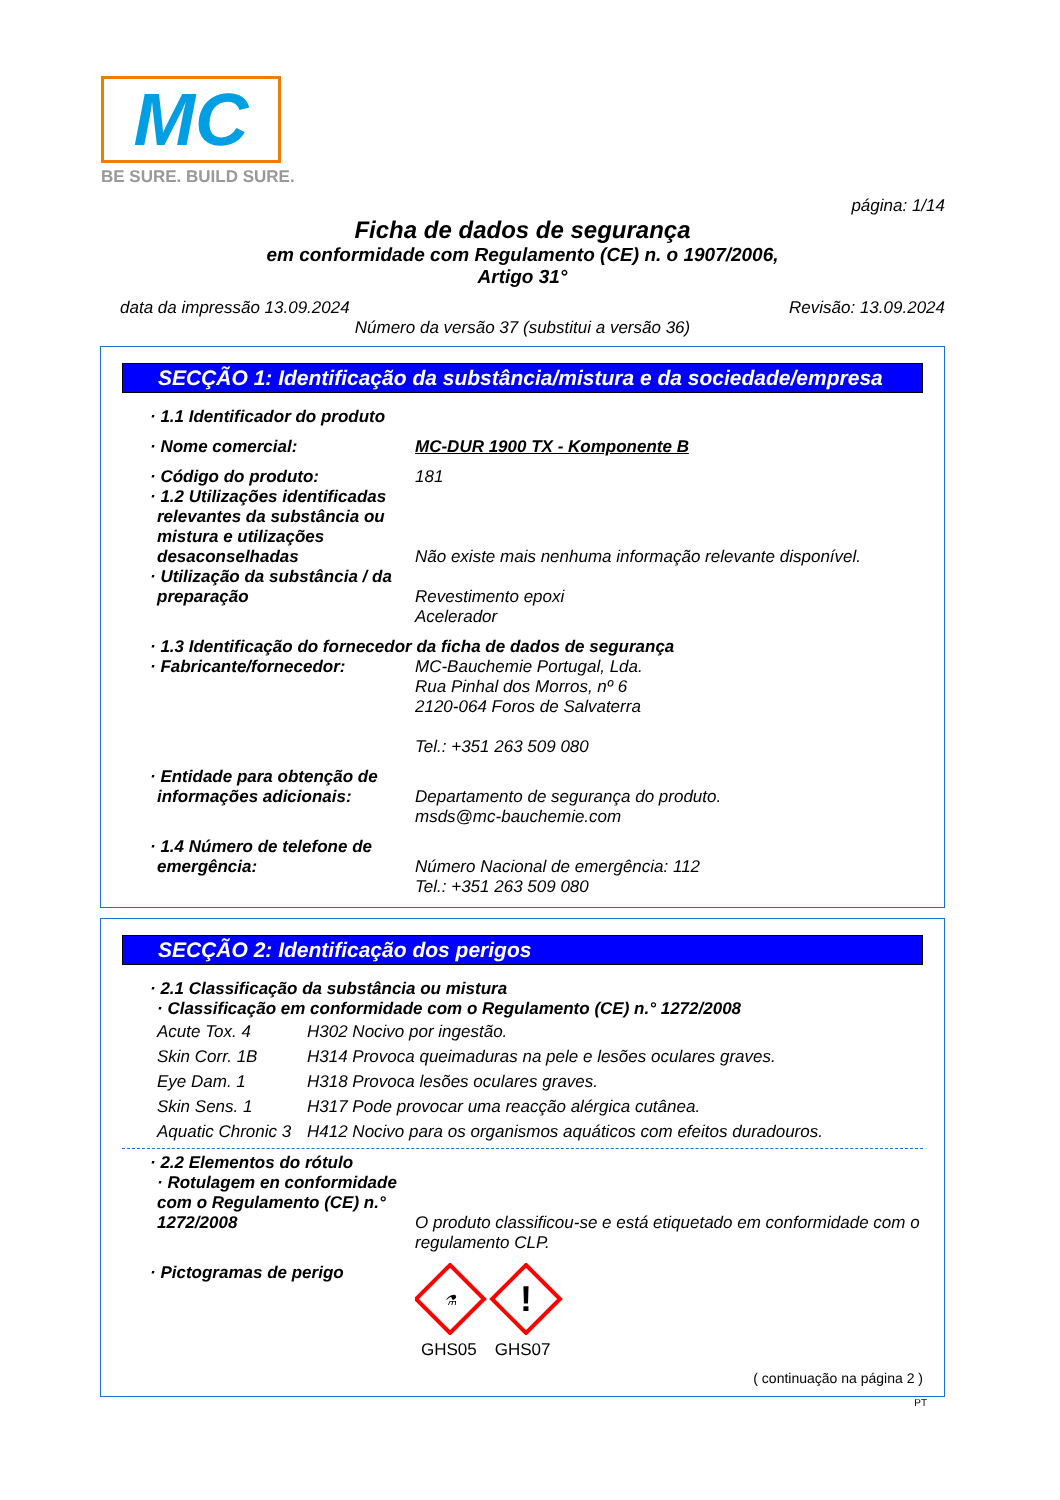MC
BE SURE. BUILD SURE.
página: 1/14
Ficha de dados de segurança
em conformidade com Regulamento (CE) n. o 1907/2006,
Artigo 31°
data da impressão 13.09.2024 Revisão: 13.09.2024
Número da versão 37 (substitui a versão 36)
SECÇÃO 1: Identificação da substância/mistura e da sociedade/empresa
· 1.1 Identificador do produto
· Nome comercial: MC-DUR 1900 TX - Komponente B
· Código do produto: 181
· 1.2 Utilizações identificadas relevantes da substância ou mistura e utilizações desaconselhadas
Não existe mais nenhuma informação relevante disponível.
· Utilização da substância / da preparação
Revestimento epoxi
Acelerador
· 1.3 Identificação do fornecedor da ficha de dados de segurança
· Fabricante/fornecedor: MC-Bauchemie Portugal, Lda.
Rua Pinhal dos Morros, nº 6
2120-064 Foros de Salvaterra
Tel.: +351 263 509 080
· Entidade para obtenção de informações adicionais:
Departamento de segurança do produto.
msds@mc-bauchemie.com
· 1.4 Número de telefone de emergência:
Número Nacional de emergência: 112
Tel.: +351 263 509 080
SECÇÃO 2: Identificação dos perigos
· 2.1 Classificação da substância ou mistura
· Classificação em conformidade com o Regulamento (CE) n.° 1272/2008
Acute Tox. 4 H302 Nocivo por ingestão.
Skin Corr. 1B H314 Provoca queimaduras na pele e lesões oculares graves.
Eye Dam. 1 H318 Provoca lesões oculares graves.
Skin Sens. 1 H317 Pode provocar uma reacção alérgica cutânea.
Aquatic Chronic 3 H412 Nocivo para os organismos aquáticos com efeitos duradouros.
· 2.2 Elementos do rótulo
· Rotulagem en conformidade com o Regulamento (CE) n.° 1272/2008
O produto classificou-se e está etiquetado em conformidade com o regulamento CLP.
· Pictogramas de perigo
⚗
!
GHS05 GHS07
( continuação na página 2 )
PT